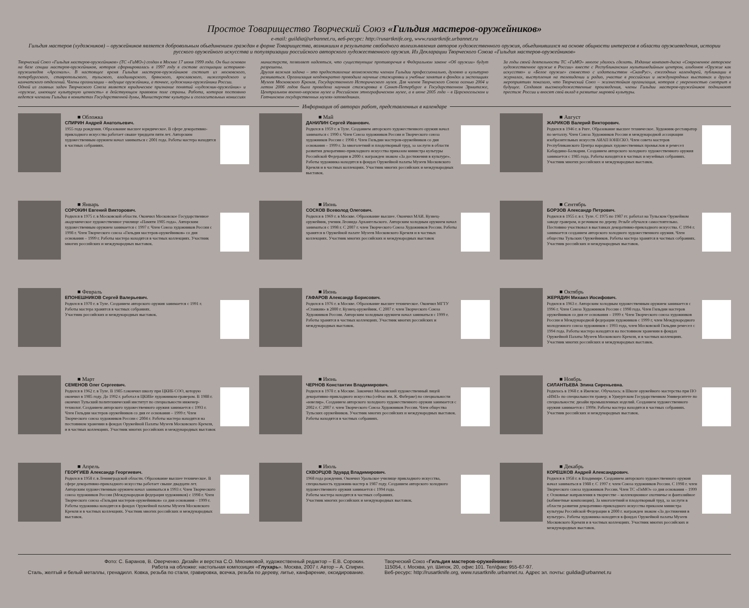Простое Товарищество Творческий Союз «Гильдия мастеров-оружейников»
e-mail: guildia@urbannet.ru, веб-ресурс: http://rusartknife.org, www.rusartknife.urbannet.ru
Гильдия мастеров (художников) – оружейников является добровольным обьединением граждан в форме Товарищества, возникшим в результате свободного волеизъявления авторов художественного оружия, обьединившихся на основе общности интересов в области оружиеведения, истории русского оружейного искусства и популяризации российского авторского художественного оружия. Из Декларации Творческого Союза «Гильдия мастеров-оружейников»
Творческий Союз «Гильдия мастеров-оружейников» (ТС «ГиМО») создан в Москве 17 июня 1999 года. Он был основан на базе секции мастеров-оружейников, которая сформировалась в 1997 году в составе ассоциации историков-оружиеведов «Арсеналъ». В настоящее время Гильдия мастеров-оружейников состоит из московского, петербургского, ставропольского, тульского, владимирского, брянского, ярославского, нижегородского и камчатского отделений. Члены организации – ведущие оружейники, а точнее, художники-оружейники России.
Одной из главных задач Творческого Союза является юридическое признание понятий «художник-оружейник» и «оружие, имеющее культурную ценность» в действующем правовом поле страны. Работа, которая постоянно ведется членами Гильдии в комитетах Государственной думы, Министерстве культуры и согласительных комиссиях министерств, позволяет надеяться, что существующие противоречия в Федеральном законе «Об оружии» будут разрешены.
Другая важная задача – это предоставление возможности членам Гильдии профессионально, духовно и культурно развиваться. Организация неоднократно проводила научные стажировки и учебные занятия в фондах и экспозициях Музеев Московского Кремля, Государственного Исторического музея. Для членов Творческого Союза осенью 2004 и летом 2006 годов была проведена научная стажировка в Санкт-Петербурге в Государственном Эрмитаже, Центральном военно-морском музее и Российском этнографическом музее, а в июне 2005 года – в Царскосельском и Гатчинском государственных музеях-заповедниках.
За годы своей деятельности ТС «ГиМО» многое удалось сделать. Издание компакт-диска «Современное авторское художественное оружие в России» вместе с Республиканским мультимедийным центром, альбомов «Оружие как искусство» и «Белое оружие» совместно с издательством «СканРус», ежегодных календарей, публикации в журналах, выступления на телевидении и радио, участие в российских и международных выставках и других мероприятиях показало, что Творческий Союз – жизнестойкая организация, которая с уверенностью смотрит в будущее. Создавая высокохудожественные произведения, члены Гильдии мастеров-оружейников поднимают престиж России и вносят свой вклад в развитие мировой культуры.
Информация об авторах работ, представленных в календаре
■ Обложка
СПИРИН Андрей Анатольевич.
1955 года рождения. Образование высшее юридическое. В сфере декоративно-прикладного искусства работает свыше тридцати пяти лет. Авторским художественным оружием начал заниматься с 2001 года. Работы мастера находятся в частных собраниях.
■ Январь
СОРОКИН Евгений Викторович.
Родился в 1975 г. в Московской области. Окончил Московское Государственное академическое художественное училище «Памяти 1905 года». Авторским художественным оружием занимается с 1997 г. Член Союза художников России с 1998 г. Член Творческого союза «Гильдия мастеров-оружейников» со дня основания – 1999 г. Работы мастера находятся в частных коллекциях. Участник многих российских и международных выставок.
■ Февраль
ЕПОНЕШНИКОВ Сергей Валерьевич.
Родился в 1970 г. в Туле. Созданием авторского оружия занимается с 1991 г. Работы мастера хранятся в частных собраниях.
Участник российских и международных выставок.
■ Март
СЕМЕНОВ Олег Сергеевич.
Родился в 1962 г. в Туле. В 1985 г.окончил школу при ЦКИБ СОО, которую окончил в 1985 году. До 1992 г. работал в ЦКИБе художником-гравером. В 1988 г. окончил Тульский политехнический институт по специальности инженер-технолог. Созданием авторского художественного оружия занимается с 1993 г. Член Гильдии мастеров оружейников со дня ее основания – 1999 г. Член Творческого союза художников России с 2004 г. Работы мастера находятся на постоянном хранении в фондах Оружейной Палаты Музеев Московского Кремля, и в частных коллекциях. Участник многих российских и международных выставок
■ Апрель
ГЕОРГИЕВ Александр Георгиевич.
Родился в 1958 г. в Ленинградской области. Образование высшее техническое. В сфере декоративно-прикладного искусства работает свыше двадцати лет. Авторским художественным оружием начал заниматься в 1993 г. Член Творческого союза художников России (Международная федерация художников) с 1998 г. Член Творческого союза «Гильдия мастеров-оружейников» со дня основания – 1999 г. Работы художника находятся в фондах Оружейной палаты Музеев Московского Кремля и в частных коллекциях. Участник многих российских и международных выставок.
■ Май
ДАНИЛИН Сергей Иванович.
Родился в 1959 г. в Туле. Созданием авторского художественного оружия начал заниматься с 1990 г. Член Союза художников России и Творческого союза художников России с 1998 г. Член Гильдии мастеров-оружейников со дня основания – 1999 г. За многолетний и плодотворный труд, за заслуги в области развития декоративно-прикладного искусства приказом министра культуры Российской Федерации в 2000 г. награжден знаком «За достижения в культуре». Работы художника находятся в фондах Оружейной палаты Музеев Московского Кремля и в частных коллекциях. Участник многих российских и международных выставок.
■ Июнь
СОСКОВ Всеволод Олегович.
Родился в 1969 г. в Москве. Образование высшее. Окончил МАИ. Кузнец-оружейник, ученик Леонида Архангельского. Авторским холодным оружием начал заниматься с 1998 г. С 2007 г. член Творческого Союза Художников России. Работы хранятся в Оружейной палате Музеев Московского Кремля и в частных коллекциях. Участник многих российских и международных выставок
■ Июнь
ГАФАРОВ Александр Борисович.
Родился в 1976 г. в Москве. Образование высшее техническое. Окончил МГТУ «Станкин» в 2000 г. Кузнец-оружейник. С 2007 г. член Творческого Союза Художников России. Авторским холодным оружием начал заниматься с 1999 г. Работы хранятся в частных коллекциях. Участник многих российских и международных выставок.
■ Июнь
ЧЕРНОВ Константин Владимирович.
Родился в 1978 г. в Москве. Закончил Московский художественный лицей декоративно-прикладного искусства (сейчас им. К. Фаберже) по специальности «ювелир». Созданием авторского холодного художественного оружия занимается с 2002 г. С 2007 г. член Творческого Союза Художников России. Член общества Тульских оружейников. Участник многих российских и международных выставок. Работы находятся в частных собраниях.
■ Июль
СКВОРЦОВ Эдуард Владимирович.
1968 года рождения. Окончил Уральское училище прикладного искусства, специальность художник-мастер в 1987 году. Созданием авторского холодного художественного оружия занимается с 1994 года.
Работы мастера находятся в частных собраниях.
Участник многих российских и международных выставок.
■ Август
ЖАРИКОВ Валерий Викторович.
Родился в 1946 г. в Риге. Образование высшее техническое. Художник-реставратор по металлу. Член Союза Художников России и международной ассоциации изобразительных искусств АИАП ЮНЕСКО. Член совета мастеров Республиканского Центра народных художественных промыслов и ремесел Кабардино-Балкарии. Созданием авторского холодного художественного оружия занимается с 1985 года. Работы находятся в частных и музейных собраниях. Участник многих российских и международных выставок.
■ Сентябрь
БОРЗОВ Александр Петрович.
Родился в 1955 г. в г. Туле. С 1975 по 1987 гг. работал на Тульском Оружейном заводе гравером, и резчиком по дереву. Резьбе обучался самостоятельно. Постоянно участвовал в выставках декоративно-прикладного искусства. С 1994 г. занимается созданием авторского холодного художественного оружия. Член общества Тульских Оружейников. Работы мастера хранятся в частных собраниях. Участник российских и международных выставок.
■ Октябрь
ЖЕРЯДИН Михаил Иосифович.
Родился в 1963 г. Авторским холодным художественным оружием занимается с 1996 г. Член Союза Художников России с 1998 года. Член Гильдии мастеров оружейников со дня ее основания – 1999 г. Член Творческого союза художников России и Международной федерации художников с 1999 г, член Международного молодежного союза художников с 1993 года, член Московской Гильдии ремесел с 1994 года. Работы мастера находятся на постоянном хранении в фондах Оружейной Палаты Музеев Московского Кремля, и в частных коллекциях. Участник многих российских и международных выставок.
■ Ноябрь
СИЛАНТЬЕВА Элина Сиреньевна.
Родилась в 1968 г. в Ижевске. Обучалась: в Школе оружейного мастерства при ПО «ИМЗ» по специальности гравер; в Удмуртском Государственном Университете по специальности: дизайн промышленных изделий. Созданием художественного оружия занимается с 1999г. Работы мастера находятся в частных собраниях.
Участник российских и международных выставок.
■ Декабрь
КОРЕШКОВ Андрей Александрович.
Родился в 1958 г. в Владимире. Созданием авторского художественного оружия начал заниматься в 1988 г. С 1997 г. член Союза художников России. С 1998 г. член Творческого союза художников России. Член ТС «ГиМО» со дня основания – 1999 г. Основные направления в творчестве – коллекционное охотничье и фантазийное (кабинетные композиции). За многолетний и плодотворный труд, за заслуги в области развития декоративно-прикладного искусства приказом министра культуры Российской Федерации в 2000 г. награжден знаком «За достижения в культуре». Работы художника находятся в фондах Оружейной палаты Музеев Московского Кремля и в частных коллекциях. Участник многих российских и международных выставок.
Фото: С. Баранов, В. Оверченко. Дизайн и верстка С.О. Мясниковой, художественный редактор – Е.В. Сорокин.
Работа на обложке: настольная композиция «Глухарь». Москва, 2007 г. Автор – А. Спирин.
Сталь, желтый и белый металлы, гренадилл. Ковка, резьба по стали, гравировка, всечка, резьба по дереву, литье, канфарение, оксидирование.
Творческий Союз «Гильдия мастеров-оружейников»
115054, г. Москва, ул. Шипок, 20, офис 101. Тел/факс 955-67-97.
Веб-ресурс: http://rusartknife.org, www.rusartknife.urbannet.ru. Адрес эл. почты: guildia@urbannet.ru